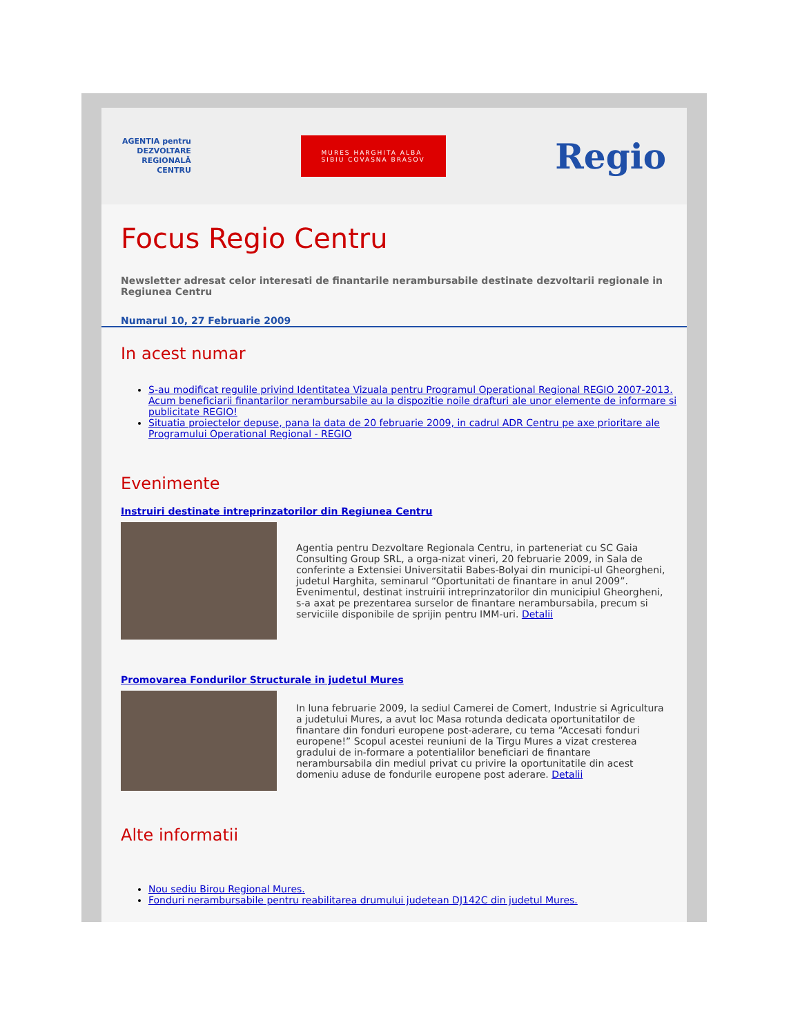AGENTIA pentru
DEZVOLTARE
REGIONALĂ
CENTRU
MURES HARGHITA ALBA
SIBIU COVASNA BRASOV
Regio
Focus Regio Centru
Newsletter adresat celor interesati de finantarile nerambursabile destinate dezvoltarii regionale in Regiunea Centru
Numarul 10, 27 Februarie 2009
In acest numar
S-au modificat regulile privind Identitatea Vizuala pentru Programul Operational Regional REGIO 2007-2013. Acum beneficiarii finantarilor nerambursabile au la dispozitie noile drafturi ale unor elemente de informare si publicitate REGIO!
Situatia proiectelor depuse, pana la data de 20 februarie 2009, in cadrul ADR Centru pe axe prioritare ale Programului Operational Regional - REGIO
Evenimente
Instruiri destinate intreprinzatorilor din Regiunea Centru
Agentia pentru Dezvoltare Regionala Centru, in parteneriat cu SC Gaia Consulting Group SRL, a orga-nizat vineri, 20 februarie 2009, in Sala de conferinte a Extensiei Universitatii Babes-Bolyai din municipi-ul Gheorgheni, judetul Harghita, seminarul “Oportunitati de finantare in anul 2009”. Evenimentul, destinat instruirii intreprinzatorilor din municipiul Gheorgheni, s-a axat pe prezentarea surselor de finantare nerambursabila, precum si serviciile disponibile de sprijin pentru IMM-uri. Detalii
Promovarea Fondurilor Structurale in judetul Mures
In luna februarie 2009, la sediul Camerei de Comert, Industrie si Agricultura a judetului Mures, a avut loc Masa rotunda dedicata oportunitatilor de finantare din fonduri europene post-aderare, cu tema “Accesati fonduri europene!” Scopul acestei reuniuni de la Tirgu Mures a vizat cresterea gradului de in-formare a potentialilor beneficiari de finantare nerambursabila din mediul privat cu privire la oportunitatile din acest domeniu aduse de fondurile europene post aderare. Detalii
Alte informatii
Nou sediu Birou Regional Mures.
Fonduri nerambursabile pentru reabilitarea drumului judetean DJ142C din judetul Mures.